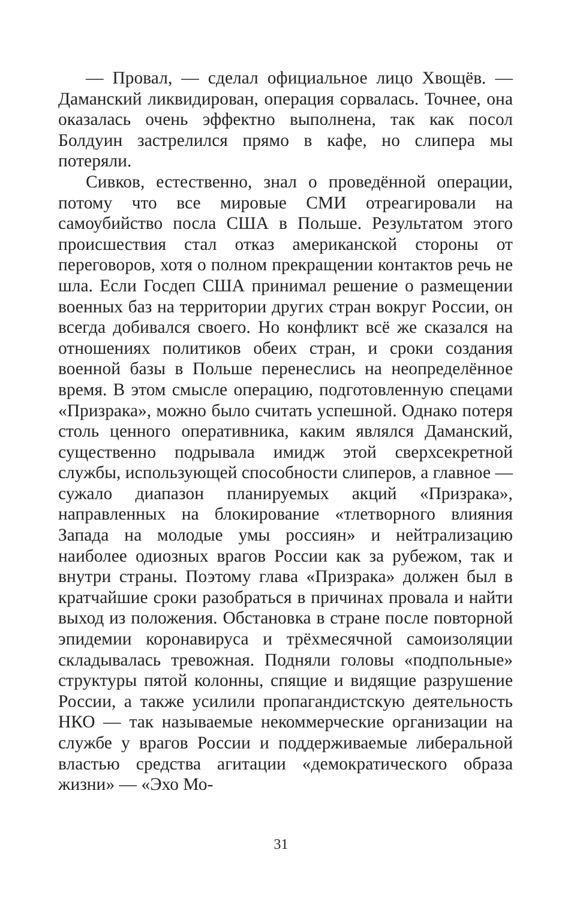— Провал, — сделал официальное лицо Хвощёв. — Даманский ликвидирован, операция сорвалась. Точнее, она оказалась очень эффектно выполнена, так как посол Болдуин застрелился прямо в кафе, но слипера мы потеряли.
Сивков, естественно, знал о проведённой операции, потому что все мировые СМИ отреагировали на самоубийство посла США в Польше. Результатом этого происшествия стал отказ американской стороны от переговоров, хотя о полном прекращении контактов речь не шла. Если Госдеп США принимал решение о размещении военных баз на территории других стран вокруг России, он всегда добивался своего. Но конфликт всё же сказался на отношениях политиков обеих стран, и сроки создания военной базы в Польше перенеслись на неопределённое время. В этом смысле операцию, подготовленную спецами «Призрака», можно было считать успешной. Однако потеря столь ценного оперативника, каким являлся Даманский, существенно подрывала имидж этой сверхсекретной службы, использующей способности слиперов, а главное — сужало диапазон планируемых акций «Призрака», направленных на блокирование «тлетворного влияния Запада на молодые умы россиян» и нейтрализацию наиболее одиозных врагов России как за рубежом, так и внутри страны. Поэтому глава «Призрака» должен был в кратчайшие сроки разобраться в причинах провала и найти выход из положения. Обстановка в стране после повторной эпидемии коронавируса и трёхмесячной самоизоляции складывалась тревожная. Подняли головы «подпольные» структуры пятой колонны, спящие и видящие разрушение России, а также усилили пропагандистскую деятельность НКО — так называемые некоммерческие организации на службе у врагов России и поддерживаемые либеральной властью средства агитации «демократического образа жизни» — «Эхо Мо-
31